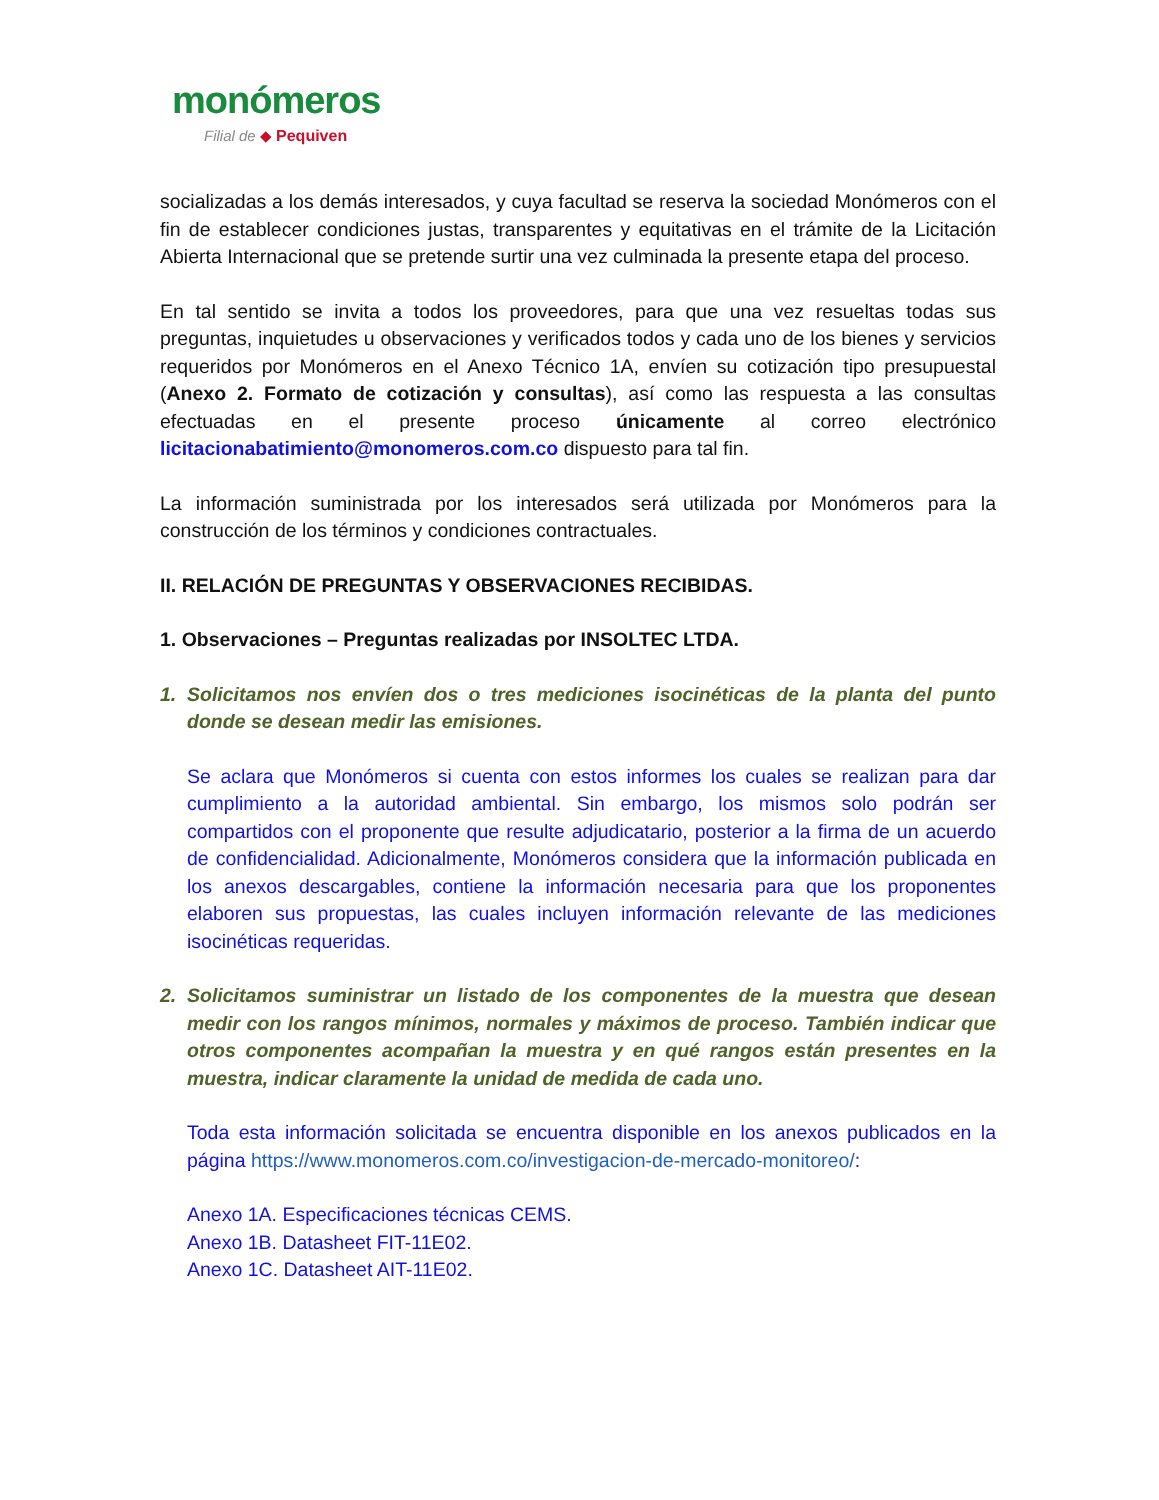monómeros
Filial de ◆ Pequiven
socializadas a los demás interesados, y cuya facultad se reserva la sociedad Monómeros con el fin de establecer condiciones justas, transparentes y equitativas en el trámite de la Licitación Abierta Internacional que se pretende surtir una vez culminada la presente etapa del proceso.
En tal sentido se invita a todos los proveedores, para que una vez resueltas todas sus preguntas, inquietudes u observaciones y verificados todos y cada uno de los bienes y servicios requeridos por Monómeros en el Anexo Técnico 1A, envíen su cotización tipo presupuestal (Anexo 2. Formato de cotización y consultas), así como las respuesta a las consultas efectuadas en el presente proceso únicamente al correo electrónico licitacionabatimiento@monomeros.com.co dispuesto para tal fin.
La información suministrada por los interesados será utilizada por Monómeros para la construcción de los términos y condiciones contractuales.
II. RELACIÓN DE PREGUNTAS Y OBSERVACIONES RECIBIDAS.
1. Observaciones – Preguntas realizadas por INSOLTEC LTDA.
1. Solicitamos nos envíen dos o tres mediciones isocinéticas de la planta del punto donde se desean medir las emisiones.
Se aclara que Monómeros si cuenta con estos informes los cuales se realizan para dar cumplimiento a la autoridad ambiental. Sin embargo, los mismos solo podrán ser compartidos con el proponente que resulte adjudicatario, posterior a la firma de un acuerdo de confidencialidad. Adicionalmente, Monómeros considera que la información publicada en los anexos descargables, contiene la información necesaria para que los proponentes elaboren sus propuestas, las cuales incluyen información relevante de las mediciones isocinéticas requeridas.
2. Solicitamos suministrar un listado de los componentes de la muestra que desean medir con los rangos mínimos, normales y máximos de proceso. También indicar que otros componentes acompañan la muestra y en qué rangos están presentes en la muestra, indicar claramente la unidad de medida de cada uno.
Toda esta información solicitada se encuentra disponible en los anexos publicados en la página https://www.monomeros.com.co/investigacion-de-mercado-monitoreo/:
Anexo 1A. Especificaciones técnicas CEMS.
Anexo 1B. Datasheet FIT-11E02.
Anexo 1C. Datasheet AIT-11E02.